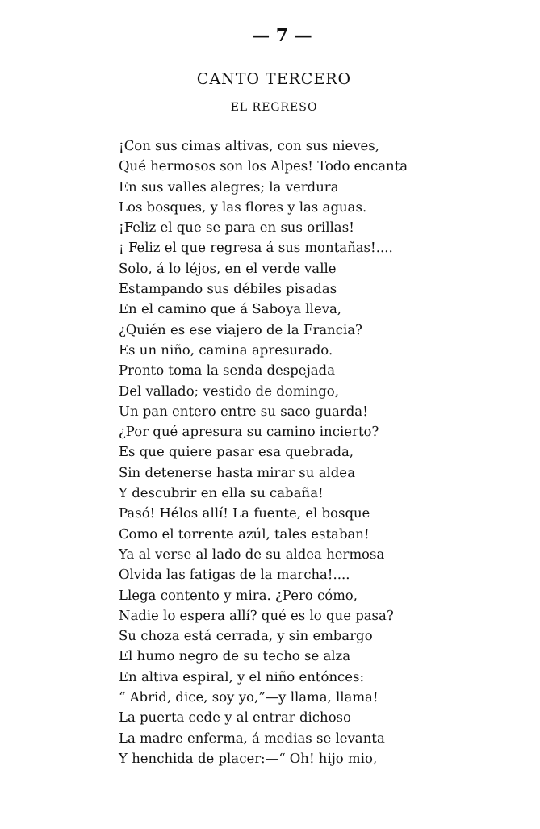— 7 —
CANTO TERCERO
EL REGRESO
¡Con sus cimas altivas, con sus nieves,
Qué hermosos son los Alpes! Todo encanta
En sus valles alegres; la verdura
Los bosques, y las flores y las aguas.
¡Feliz el que se para en sus orillas!
¡ Feliz el que regresa á sus montañas!....
Solo, á lo léjos, en el verde valle
Estampando sus débiles pisadas
En el camino que á Saboya lleva,
¿Quién es ese viajero de la Francia?
Es un niño, camina apresurado.
Pronto toma la senda despejada
Del vallado; vestido de domingo,
Un pan entero entre su saco guarda!
¿Por qué apresura su camino incierto?
Es que quiere pasar esa quebrada,
Sin detenerse hasta mirar su aldea
Y descubrir en ella su cabaña!
Pasó! Hélos allí! La fuente, el bosque
Como el torrente azúl, tales estaban!
Ya al verse al lado de su aldea hermosa
Olvida las fatigas de la marcha!....
Llega contento y mira. ¿Pero cómo,
Nadie lo espera allí? qué es lo que pasa?
Su choza está cerrada, y sin embargo
El humo negro de su techo se alza
En altiva espiral, y el niño entónces:
“ Abrid, dice, soy yo,”—y llama, llama!
La puerta cede y al entrar dichoso
La madre enferma, á medias se levanta
Y henchida de placer:—“ Oh! hijo mio,